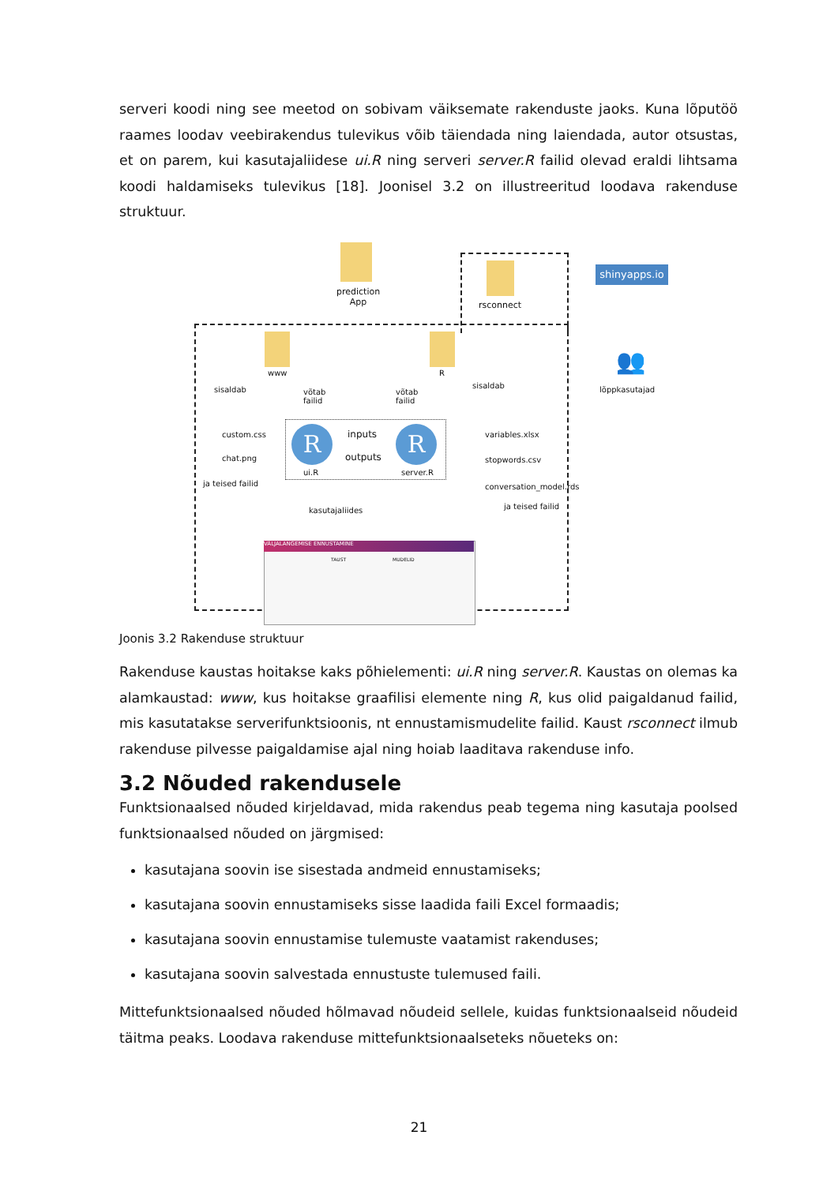serveri koodi ning see meetod on sobivam väiksemate rakenduste jaoks. Kuna lõputöö raames loodav veebirakendus tulevikus võib täiendada ning laiendada, autor otsustas, et on parem, kui kasutajaliidese ui.R ning serveri server.R failid olevad eraldi lihtsama koodi haldamiseks tulevikus [18]. Joonisel 3.2 on illustreeritud loodava rakenduse struktuur.
prediction
App
rsconnect
shinyapps.io
👥
lõppkasutajad
www R
sisaldab
võtab
failid
võtab
failid
sisaldab
R R
inputs
outputs
ui.R server.R
custom.css
chat.png
ja teised failid
variables.xlsx
stopwords.csv
conversation_model.rds
ja teised failid
kasutajaliides
VÄLJALANGEMISE ENNUSTAMINE
TAUST MUDELID
Joonis 3.2 Rakenduse struktuur
Rakenduse kaustas hoitakse kaks põhielementi: ui.R ning server.R. Kaustas on olemas ka alamkaustad: www, kus hoitakse graafilisi elemente ning R, kus olid paigaldanud failid, mis kasutatakse serverifunktsioonis, nt ennustamismudelite failid. Kaust rsconnect ilmub rakenduse pilvesse paigaldamise ajal ning hoiab laaditava rakenduse info.
3.2 Nõuded rakendusele
Funktsionaalsed nõuded kirjeldavad, mida rakendus peab tegema ning kasutaja poolsed funktsionaalsed nõuded on järgmised:
kasutajana soovin ise sisestada andmeid ennustamiseks;
kasutajana soovin ennustamiseks sisse laadida faili Excel formaadis;
kasutajana soovin ennustamise tulemuste vaatamist rakenduses;
kasutajana soovin salvestada ennustuste tulemused faili.
Mittefunktsionaalsed nõuded hõlmavad nõudeid sellele, kuidas funktsionaalseid nõudeid täitma peaks. Loodava rakenduse mittefunktsionaalseteks nõueteks on:
21